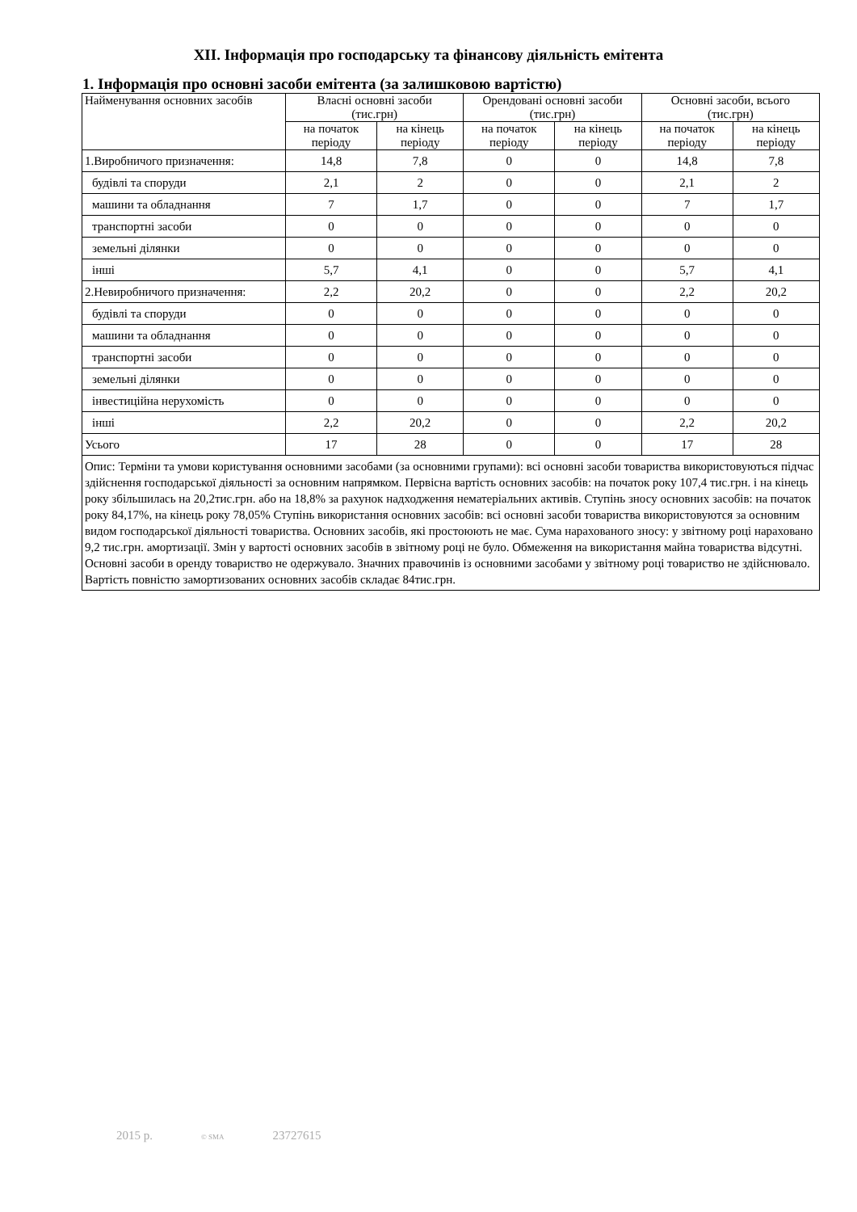XII. Інформація про господарську та фінансову діяльність емітента
1. Інформація про основні засоби емітента (за залишковою вартістю)
| Найменування основних засобів | Власні основні засоби (тис.грн) | | Орендовані основні засоби (тис.грн) | | Основні засоби, всього (тис.грн) | |
| --- | --- | --- | --- | --- | --- | --- |
| | на початок періоду | на кінець періоду | на початок періоду | на кінець періоду | на початок періоду | на кінець періоду |
| 1.Виробничого призначення: | 14,8 | 7,8 | 0 | 0 | 14,8 | 7,8 |
| будівлі та споруди | 2,1 | 2 | 0 | 0 | 2,1 | 2 |
| машини та обладнання | 7 | 1,7 | 0 | 0 | 7 | 1,7 |
| транспортні засоби | 0 | 0 | 0 | 0 | 0 | 0 |
| земельні ділянки | 0 | 0 | 0 | 0 | 0 | 0 |
| інші | 5,7 | 4,1 | 0 | 0 | 5,7 | 4,1 |
| 2.Невиробничого призначення: | 2,2 | 20,2 | 0 | 0 | 2,2 | 20,2 |
| будівлі та споруди | 0 | 0 | 0 | 0 | 0 | 0 |
| машини та обладнання | 0 | 0 | 0 | 0 | 0 | 0 |
| транспортні засоби | 0 | 0 | 0 | 0 | 0 | 0 |
| земельні ділянки | 0 | 0 | 0 | 0 | 0 | 0 |
| інвестиційна нерухомість | 0 | 0 | 0 | 0 | 0 | 0 |
| інші | 2,2 | 20,2 | 0 | 0 | 2,2 | 20,2 |
| Усього | 17 | 28 | 0 | 0 | 17 | 28 |
| Опис: Терміни та умови користування основними засобами (за основними групами): всі основні засоби товариства використовуються підчас здійснення господарської діяльності за основним напрямком. Первісна вартість основних засобів: на початок року 107,4 тис.грн. і на кінець року збільшилась на 20,2тис.грн. або на 18,8% за рахунок надходження нематеріальних активів. Ступінь зносу основних засобів: на початок року 84,17%, на кінець року 78,05% Ступінь використання основних засобів: всі основні засоби товариства використовуются за основним видом господарської діяльності товариства. Основних засобів, які простоюють не має. Сума нарахованого зносу: у звітному році нараховано 9,2 тис.грн. амортизації. Змін у вартості основних засобів в звітному році не було. Обмеження на використання майна товариства відсутні. Основні засоби в оренду товариство не одержувало. Значних правочинів із основними засобами у звітному році товариство не здійснювало. Вартість повністю замортизованих основних засобів складає 84тис.грн. | | | | | | |
2015 р. © SMA 23727615